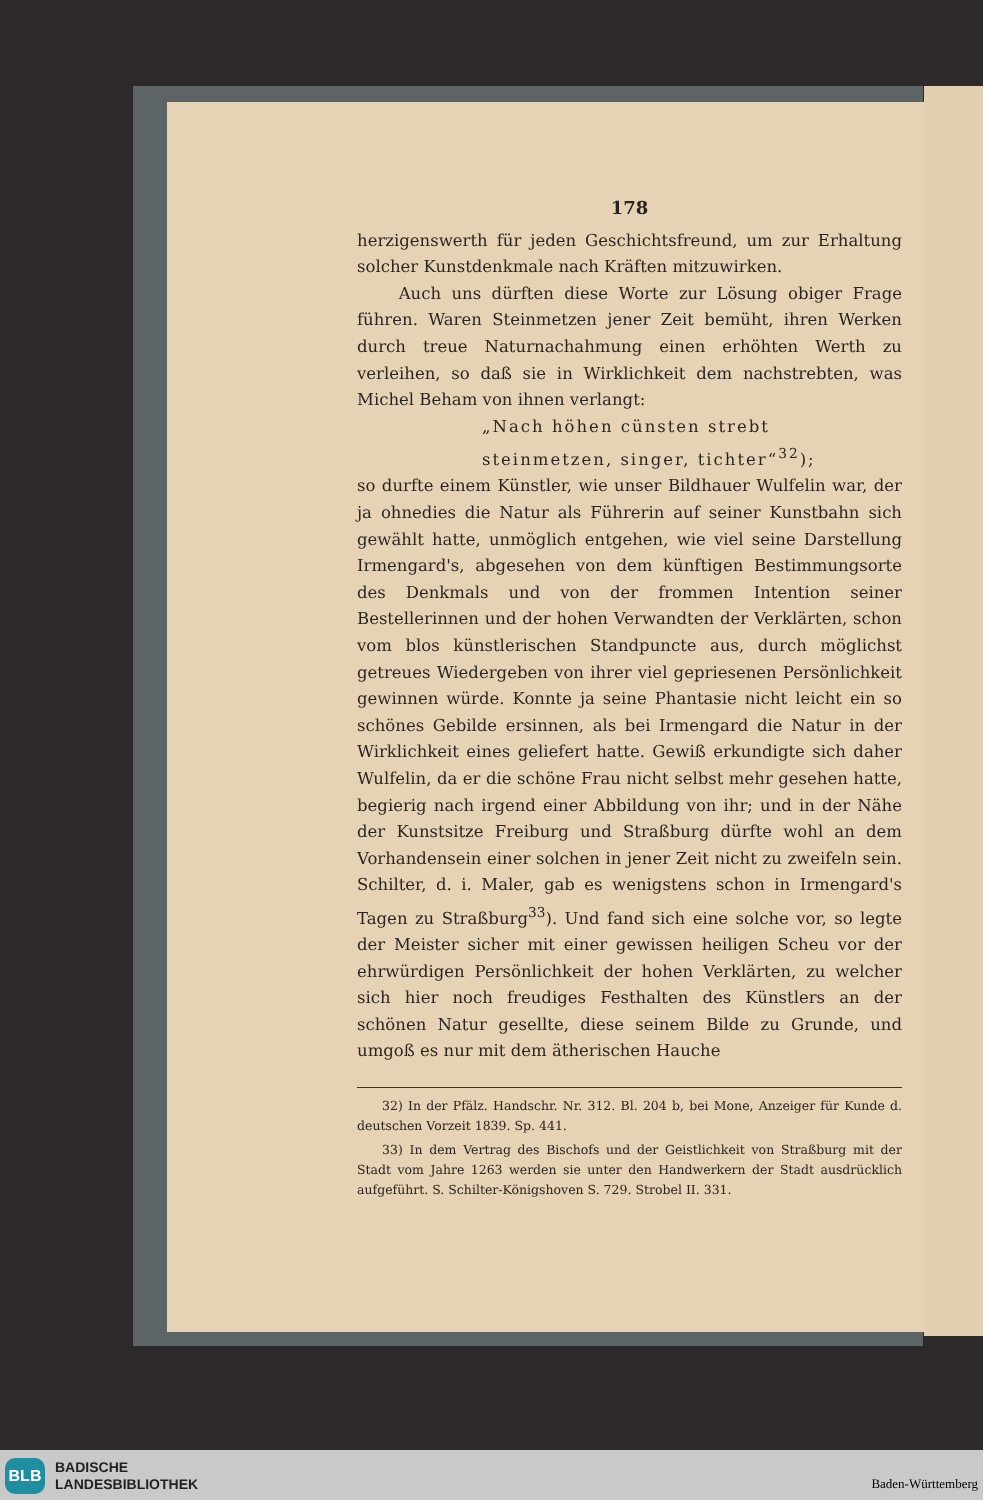178
herzigenswerth für jeden Geschichtsfreund, um zur Erhaltung solcher Kunstdenkmale nach Kräften mitzuwirken.
Auch uns dürften diese Worte zur Lösung obiger Frage führen. Waren Steinmetzen jener Zeit bemüht, ihren Werken durch treue Naturnachahmung einen erhöhten Werth zu verleihen, so daß sie in Wirklichkeit dem nachstrebten, was Michel Beham von ihnen verlangt:
„Nach höhen cünsten strebt
steinmetzen, singer, tichter“<sup>32</sup>);
so durfte einem Künstler, wie unser Bildhauer Wulfelin war, der ja ohnedies die Natur als Führerin auf seiner Kunstbahn sich gewählt hatte, unmöglich entgehen, wie viel seine Darstellung Irmengard's, abgesehen von dem künftigen Bestimmungsorte des Denkmals und von der frommen Intention seiner Bestellerinnen und der hohen Verwandten der Verklärten, schon vom blos künstlerischen Standpuncte aus, durch möglichst getreues Wiedergeben von ihrer viel gepriesenen Persönlichkeit gewinnen würde. Konnte ja seine Phantasie nicht leicht ein so schönes Gebilde ersinnen, als bei Irmengard die Natur in der Wirklichkeit eines geliefert hatte. Gewiß erkundigte sich daher Wulfelin, da er die schöne Frau nicht selbst mehr gesehen hatte, begierig nach irgend einer Abbildung von ihr; und in der Nähe der Kunstsitze Freiburg und Straßburg dürfte wohl an dem Vorhandensein einer solchen in jener Zeit nicht zu zweifeln sein. Schilter, d. i. Maler, gab es wenigstens schon in Irmengard's Tagen zu Straßburg<sup>33</sup>). Und fand sich eine solche vor, so legte der Meister sicher mit einer gewissen heiligen Scheu vor der ehrwürdigen Persönlichkeit der hohen Verklärten, zu welcher sich hier noch freudiges Festhalten des Künstlers an der schönen Natur gesellte, diese seinem Bilde zu Grunde, und umgoß es nur mit dem ätherischen Hauche
32) In der Pfälz. Handschr. Nr. 312. Bl. 204 b, bei Mone, Anzeiger für Kunde d. deutschen Vorzeit 1839. Sp. 441.
33) In dem Vertrag des Bischofs und der Geistlichkeit von Straßburg mit der Stadt vom Jahre 1263 werden sie unter den Handwerkern der Stadt ausdrücklich aufgeführt. S. Schilter-Königshoven S. 729. Strobel II. 331.
BLB
BADISCHE
LANDESBIBLIOTHEK
Baden-Württemberg